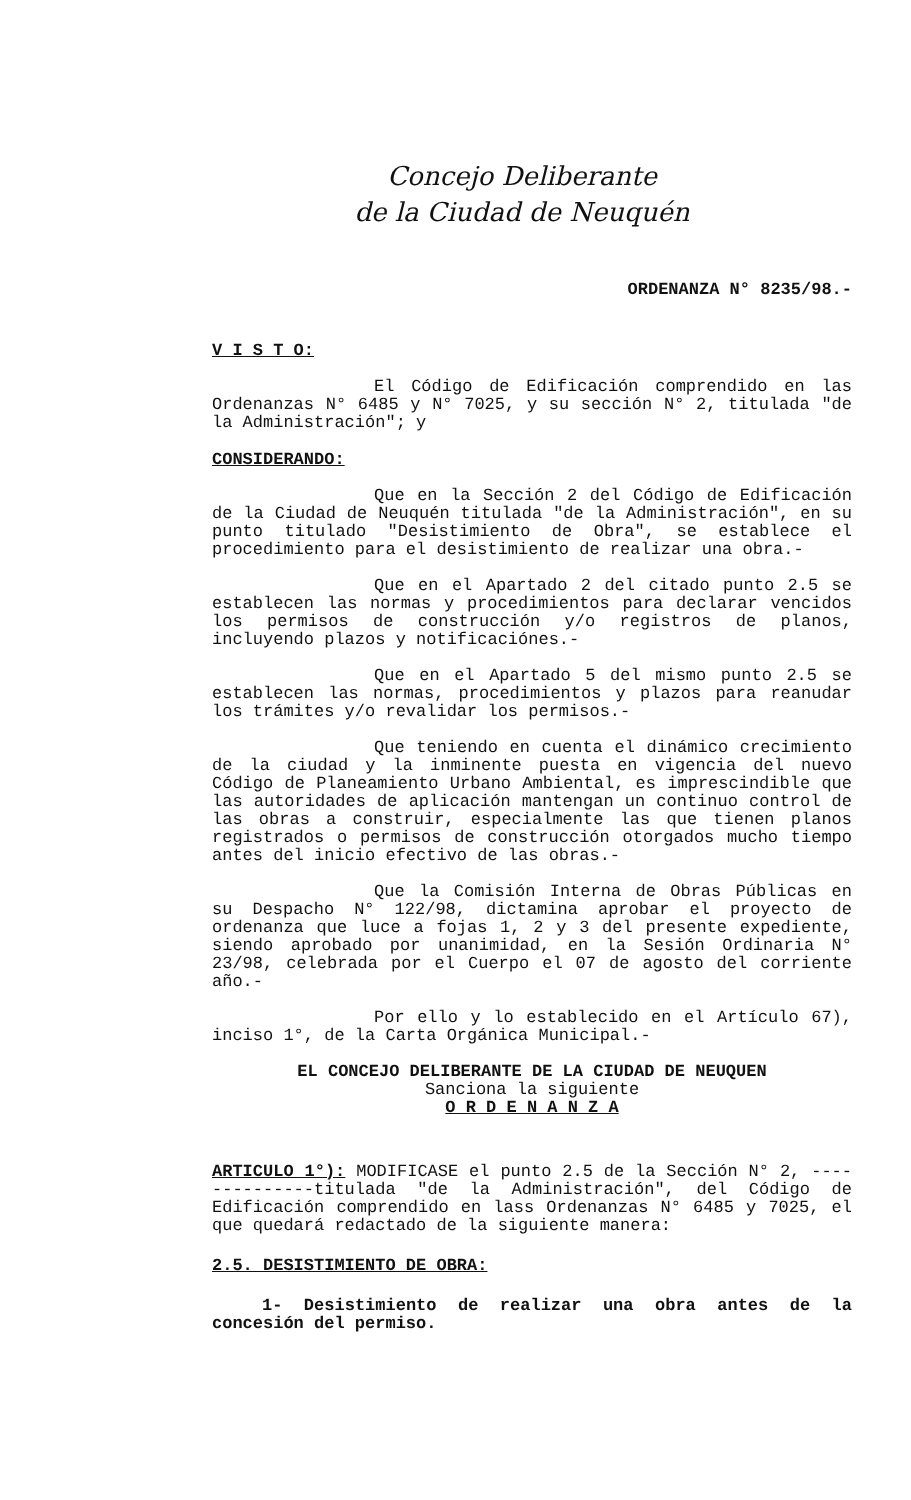Concejo Deliberante
de la Ciudad de Neuquén
ORDENANZA N° 8235/98.-
V I S T O:
El Código de Edificación comprendido en las Ordenanzas N° 6485 y N° 7025, y su sección N° 2, titulada "de la Administración"; y
CONSIDERANDO:
Que en la Sección 2 del Código de Edificación de la Ciudad de Neuquén titulada "de la Administración", en su punto titulado "Desistimiento de Obra", se establece el procedimiento para el desistimiento de realizar una obra.-
Que en el Apartado 2 del citado punto 2.5 se establecen las normas y procedimientos para declarar vencidos los permisos de construcción y/o registros de planos, incluyendo plazos y notificaciónes.-
Que en el Apartado 5 del mismo punto 2.5 se establecen las normas, procedimientos y plazos para reanudar los trámites y/o revalidar los permisos.-
Que teniendo en cuenta el dinámico crecimiento de la ciudad y la inminente puesta en vigencia del nuevo Código de Planeamiento Urbano Ambiental, es imprescindible que las autoridades de aplicación mantengan un continuo control de las obras a construir, especialmente las que tienen planos registrados o permisos de construcción otorgados mucho tiempo antes del inicio efectivo de las obras.-
Que la Comisión Interna de Obras Públicas en su Despacho N° 122/98, dictamina aprobar el proyecto de ordenanza que luce a fojas 1, 2 y 3 del presente expediente, siendo aprobado por unanimidad, en la Sesión Ordinaria N° 23/98, celebrada por el Cuerpo el 07 de agosto del corriente año.-
Por ello y lo establecido en el Artículo 67), inciso 1°, de la Carta Orgánica Municipal.-
EL CONCEJO DELIBERANTE DE LA CIUDAD DE NEUQUEN
Sanciona la siguiente
O R D E N A N Z A
ARTICULO 1°): MODIFICASE el punto 2.5 de la Sección N° 2, --------------titulada "de la Administración", del Código de Edificación comprendido en lass Ordenanzas N° 6485 y 7025, el que quedará redactado de la siguiente manera:
2.5. DESISTIMIENTO DE OBRA:
1- Desistimiento de realizar una obra antes de la concesión del permiso.